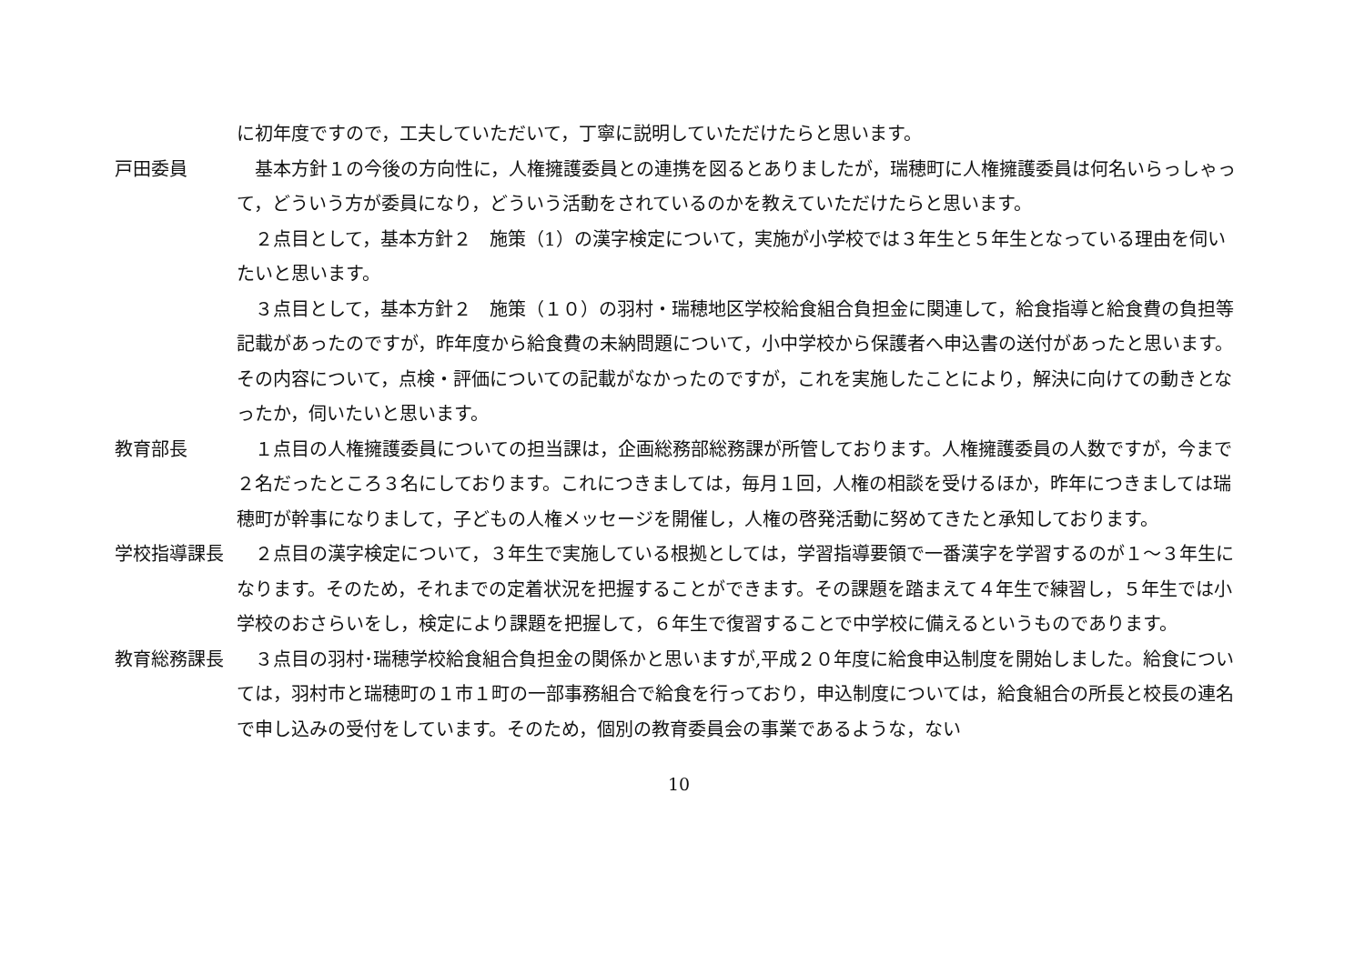に初年度ですので，工夫していただいて，丁寧に説明していただけたらと思います。
戸田委員 基本方針１の今後の方向性に，人権擁護委員との連携を図るとありましたが，瑞穂町に人権擁護委員は何名いらっしゃって，どういう方が委員になり，どういう活動をされているのかを教えていただけたらと思います。
２点目として，基本方針２　施策（1）の漢字検定について，実施が小学校では３年生と５年生となっている理由を伺いたいと思います。
３点目として，基本方針２　施策（１０）の羽村・瑞穂地区学校給食組合負担金に関連して，給食指導と給食費の負担等記載があったのですが，昨年度から給食費の未納問題について，小中学校から保護者へ申込書の送付があったと思います。その内容について，点検・評価についての記載がなかったのですが，これを実施したことにより，解決に向けての動きとなったか，伺いたいと思います。
教育部長 １点目の人権擁護委員についての担当課は，企画総務部総務課が所管しております。人権擁護委員の人数ですが，今まで２名だったところ３名にしております。これにつきましては，毎月１回，人権の相談を受けるほか，昨年につきましては瑞穂町が幹事になりまして，子どもの人権メッセージを開催し，人権の啓発活動に努めてきたと承知しております。
学校指導課長 ２点目の漢字検定について，３年生で実施している根拠としては，学習指導要領で一番漢字を学習するのが１～３年生になります。そのため，それまでの定着状況を把握することができます。その課題を踏まえて４年生で練習し，５年生では小学校のおさらいをし，検定により課題を把握して，６年生で復習することで中学校に備えるというものであります。
教育総務課長 ３点目の羽村･瑞穂学校給食組合負担金の関係かと思いますが,平成２０年度に給食申込制度を開始しました。給食については，羽村市と瑞穂町の１市１町の一部事務組合で給食を行っており，申込制度については，給食組合の所長と校長の連名で申し込みの受付をしています。そのため，個別の教育委員会の事業であるような，ない
10